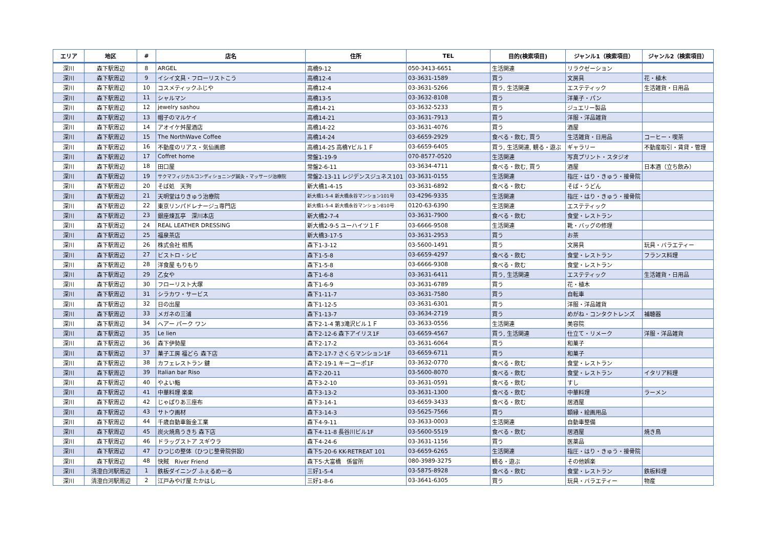| エリア | 地区 | # | 店名 | 住所 | TEL | 目的(検索項目) | ジャンル1（検索項目） | ジャンル2（検索項目） |
| --- | --- | --- | --- | --- | --- | --- | --- | --- |
| 深川 | 森下駅周辺 | 8 | ARGEL | 高橋9-12 | 050-3413-6651 | 生活関連 | リラクゼーション | |
| 深川 | 森下駅周辺 | 9 | イシイ文具・フローリストこう | 高橋12-4 | 03-3631-1589 | 買う | 文房具 | 花・植木 |
| 深川 | 森下駅周辺 | 10 | コスメティックふじや | 高橋12-4 | 03-3631-5266 | 買う, 生活関連 | エステティック | 生活雑貨・日用品 |
| 深川 | 森下駅周辺 | 11 | シャルマン | 高橋13-5 | 03-3632-8108 | 買う | 洋菓子・パン | |
| 深川 | 森下駅周辺 | 12 | jewelry sashou | 高橋14-21 | 03-3632-5233 | 買う | ジュエリー製品 | |
| 深川 | 森下駅周辺 | 13 | 帽子のマルケイ | 高橋14-21 | 03-3631-7913 | 買う | 洋服・洋品雑貨 | |
| 深川 | 森下駅周辺 | 14 | アオイケ舛屋酒店 | 高橋14-22 | 03-3631-4076 | 買う | 酒屋 | |
| 深川 | 森下駅周辺 | 15 | The NorthWave Coffee | 高橋14-24 | 03-6659-2929 | 食べる・飲む, 買う | 生活雑貨・日用品 | コーヒー・喫茶 |
| 深川 | 森下駅周辺 | 16 | 不動産のリアス・気仙画廊 | 高橋14-25 高橋Yビル１Ｆ | 03-6659-6405 | 買う, 生活関連, 観る・遊ぶ | ギャラリー | 不動産取引・賃貸・管理 |
| 深川 | 森下駅周辺 | 17 | Coffret home | 常盤1-19-9 | 070-8577-0520 | 生活関連 | 写真プリント・スタジオ | |
| 深川 | 森下駅周辺 | 18 | 田口屋 | 常盤2-6-11 | 03-3634-4711 | 食べる・飲む, 買う | 酒屋 | 日本酒（立ち飲み） |
| 深川 | 森下駅周辺 | 19 | サクマフィジカルコンディショニング鍼灸・マッサージ治療院 | 常盤2-13-11 レジデンスジュネス101 | 03-3631-0155 | 生活関連 | 指圧・はり・きゅう・接骨院 | |
| 深川 | 森下駅周辺 | 20 | そば処 天狗 | 新大橋1-4-15 | 03-3631-6892 | 食べる・飲む | そば・うどん | |
| 深川 | 森下駅周辺 | 21 | 天明堂はりきゅう治療院 | 新大橋1-5-4 新大橋永谷マンション101号 | 03-4296-9335 | 生活関連 | 指圧・はり・きゅう・接骨院 | |
| 深川 | 森下駅周辺 | 22 | 東京リンパドレナージュ専門店 | 新大橋1-5-4 新大橋永谷マンション810号 | 0120-63-6390 | 生活関連 | エステティック | |
| 深川 | 森下駅周辺 | 23 | 銀座煉瓦亭 深川本店 | 新大橋2-7-4 | 03-3631-7900 | 食べる・飲む | 食堂・レストラン | |
| 深川 | 森下駅周辺 | 24 | REAL LEATHER DRESSING | 新大橋2-9-5 ユーハイツ１Ｆ | 03-6666-9508 | 生活関連 | 靴・バッグの修理 | |
| 深川 | 森下駅周辺 | 25 | 福泉茶店 | 新大橋3-17-5 | 03-3631-2953 | 買う | お茶 | |
| 深川 | 森下駅周辺 | 26 | 株式会社 相馬 | 森下1-3-12 | 03-5600-1491 | 買う | 文房具 | 玩具・バラエティー |
| 深川 | 森下駅周辺 | 27 | ビストロ・シピ | 森下1-5-8 | 03-6659-4297 | 食べる・飲む | 食堂・レストラン | フランス料理 |
| 深川 | 森下駅周辺 | 28 | 洋食屋 もりもり | 森下1-5-8 | 03-6666-9308 | 食べる・飲む | 食堂・レストラン | |
| 深川 | 森下駅周辺 | 29 | 乙女や | 森下1-6-8 | 03-3631-6411 | 買う, 生活関連 | エステティック | 生活雑貨・日用品 |
| 深川 | 森下駅周辺 | 30 | フローリスト大塚 | 森下1-6-9 | 03-3631-6789 | 買う | 花・植木 | |
| 深川 | 森下駅周辺 | 31 | シラカワ・サービス | 森下1-11-7 | 03-3631-7580 | 買う | 自転車 | |
| 深川 | 森下駅周辺 | 32 | 日の出屋 | 森下1-12-5 | 03-3631-6301 | 買う | 洋服・洋品雑貨 | |
| 深川 | 森下駅周辺 | 33 | メガネの三浦 | 森下1-13-7 | 03-3634-2719 | 買う | めがね・コンタクトレンズ | 補聴器 |
| 深川 | 森下駅周辺 | 34 | ヘアー パーク ワン | 森下2-1-4 第3滝沢ビル１Ｆ | 03-3633-0556 | 生活関連 | 美容院 | |
| 深川 | 森下駅周辺 | 35 | Le lien | 森下2-12-6 森下アイリス1F | 03-6659-4567 | 買う, 生活関連 | 仕立て・リメーク | 洋服・洋品雑貨 |
| 深川 | 森下駅周辺 | 36 | 森下伊勢屋 | 森下2-17-2 | 03-3631-6064 | 買う | 和菓子 | |
| 深川 | 森下駅周辺 | 37 | 菓子工房 福どら 森下店 | 森下2-17-7 さくらマンション1F | 03-6659-6711 | 買う | 和菓子 | |
| 深川 | 森下駅周辺 | 38 | カフェレストラン 鍵 | 森下2-19-1 キーコーポ1F | 03-3632-0770 | 食べる・飲む | 食堂・レストラン | |
| 深川 | 森下駅周辺 | 39 | Italian bar Riso | 森下2-20-11 | 03-5600-8070 | 食べる・飲む | 食堂・レストラン | イタリア料理 |
| 深川 | 森下駅周辺 | 40 | やよい鮨 | 森下3-2-10 | 03-3631-0591 | 食べる・飲む | すし | |
| 深川 | 森下駅周辺 | 41 | 中華料理 楽楽 | 森下3-13-2 | 03-3631-1300 | 食べる・飲む | 中華料理 | ラーメン |
| 深川 | 森下駅周辺 | 42 | じゃぱりあ三座布 | 森下3-14-1 | 03-6659-3433 | 食べる・飲む | 居酒屋 | |
| 深川 | 森下駅周辺 | 43 | サトウ画材 | 森下3-14-3 | 03-5625-7566 | 買う | 額縁・絵画用品 | |
| 深川 | 森下駅周辺 | 44 | 千歳自動車鈑金工業 | 森下4-9-11 | 03-3633-0003 | 生活関連 | 自動車整備 | |
| 深川 | 森下駅周辺 | 45 | 炭火焼鳥うきち 森下店 | 森下4-11-8 長谷川ビル1F | 03-5600-5519 | 食べる・飲む | 居酒屋 | 焼き鳥 |
| 深川 | 森下駅周辺 | 46 | ドラッグストア スギウラ | 森下4-24-6 | 03-3631-1156 | 買う | 医薬品 | |
| 深川 | 森下駅周辺 | 47 | ひつじの整体（ひつじ整骨院併設） | 森下5-20-6 KK-RETREAT 101 | 03-6659-6265 | 生活関連 | 指圧・はり・きゅう・接骨院 | |
| 深川 | 森下駅周辺 | 48 | 快賊 River Friend | 森下5-大富橋 係留所 | 080-3989-3275 | 観る・遊ぶ | その他娯楽 | |
| 深川 | 清澄白河駅周辺 | 1 | 鉄板ダイニング ふぇるめーる | 三好1-5-4 | 03-5875-8928 | 食べる・飲む | 食堂・レストラン | 鉄板料理 |
| 深川 | 清澄白河駅周辺 | 2 | 江戸みやげ屋 たかはし | 三好1-8-6 | 03-3641-6305 | 買う | 玩具・バラエティー | 物産 |